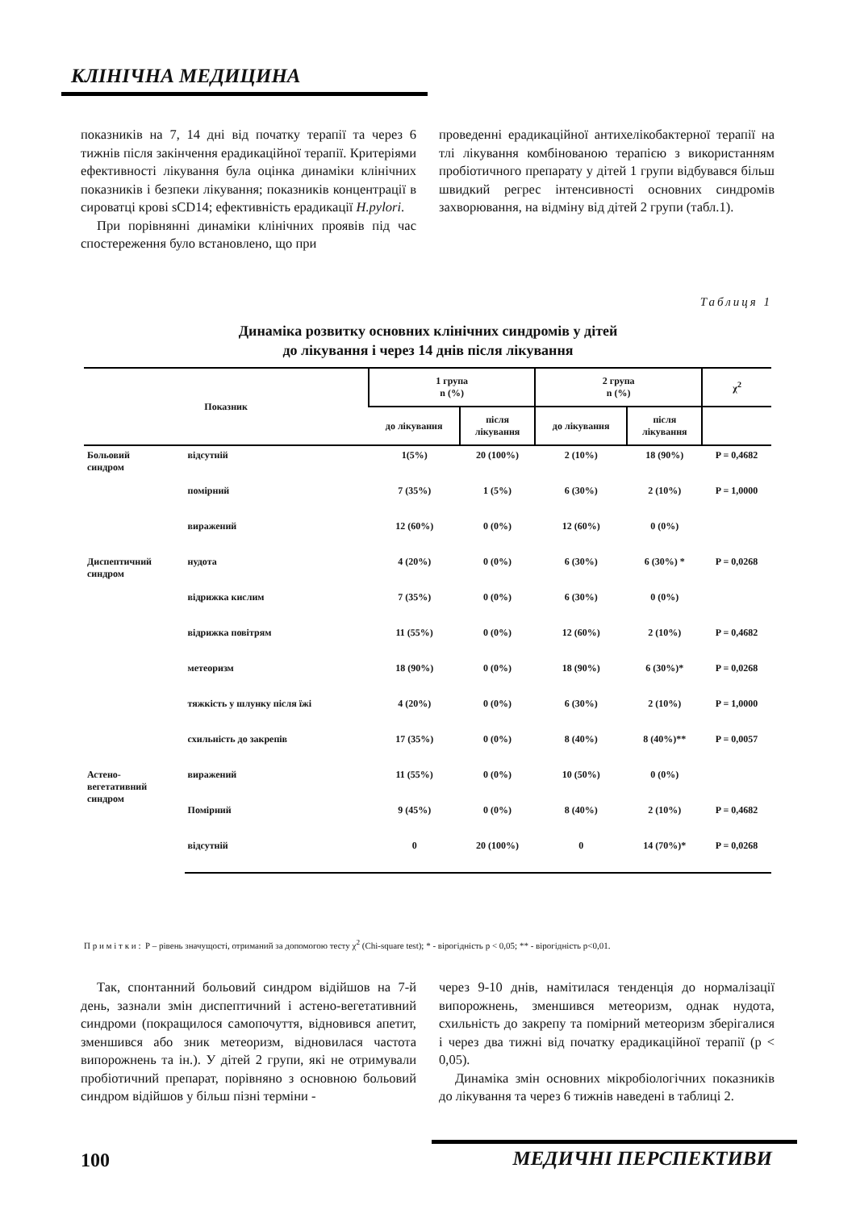КЛІНІЧНА МЕДИЦИНА
показників на 7, 14 дні від початку терапії та через 6 тижнів після закінчення ерадикаційної терапії. Критеріями ефективності лікування була оцінка динаміки клінічних показників і безпеки лікування; показників концентрації в сироватці крові sCD14; ефективність ерадикації H.pylori.
При порівнянні динаміки клінічних проявів під час спостереження було встановлено, що при
проведенні ерадикаційної антихелікобактерної терапії на тлі лікування комбінованою терапією з використанням пробіотичного препарату у дітей 1 групи відбувався більш швидкий регрес інтенсивності основних синдромів захворювання, на відміну від дітей 2 групи (табл.1).
Таблиця 1
Динаміка розвитку основних клінічних синдромів у дітей
до лікування і через 14 днів після лікування
| Показник | | 1 група n (%) | | 2 група n (%) | | χ<sup>2</sup> |
| --- | --- | --- | --- | --- | --- | --- |
| | | до лікування | після лікування | до лікування | після лікування | |
| Больовий синдром | відсутній | 1(5%) | 20 (100%) | 2 (10%) | 18 (90%) | P = 0,4682 |
| | помірний | 7 (35%) | 1 (5%) | 6 (30%) | 2 (10%) | P = 1,0000 |
| | виражений | 12 (60%) | 0 (0%) | 12 (60%) | 0 (0%) | |
| Диспептичний синдром | нудота | 4 (20%) | 0 (0%) | 6 (30%) | 6 (30%) * | P = 0,0268 |
| | відрижка кислим | 7 (35%) | 0 (0%) | 6 (30%) | 0 (0%) | |
| | відрижка повітрям | 11 (55%) | 0 (0%) | 12 (60%) | 2 (10%) | P = 0,4682 |
| | метеоризм | 18 (90%) | 0 (0%) | 18 (90%) | 6 (30%)* | P = 0,0268 |
| | тяжкість у шлунку після їжі | 4 (20%) | 0 (0%) | 6 (30%) | 2 (10%) | P = 1,0000 |
| | схильність до закрепів | 17 (35%) | 0 (0%) | 8 (40%) | 8 (40%)** | P = 0,0057 |
| Астено- вегетативний синдром | виражений | 11 (55%) | 0 (0%) | 10 (50%) | 0 (0%) | |
| | Помірний | 9 (45%) | 0 (0%) | 8 (40%) | 2 (10%) | P = 0,4682 |
| | відсутній | 0 | 20 (100%) | 0 | 14 (70%)* | P = 0,0268 |
П р и м і т к и : Р – рівень значущості, отриманий за допомогою тесту χ<sup>2</sup> (Chi-square test); * - вірогідність р < 0,05; ** - вірогідність р<0,01.
Так, спонтанний больовий синдром відійшов на 7-й день, зазнали змін диспептичний і астено-вегетативний синдроми (покращилося самопочуття, відновився апетит, зменшився або зник метеоризм, відновилася частота випорожнень та ін.). У дітей 2 групи, які не отримували пробіотичний препарат, порівняно з основною больовий синдром відійшов у більш пізні терміни -
через 9-10 днів, намітилася тенденція до нормалізації випорожнень, зменшився метеоризм, однак нудота, схильність до закрепу та помірний метеоризм зберігалися і через два тижні від початку ерадикаційної терапії (р < 0,05).
Динаміка змін основних мікробіологічних показників до лікування та через 6 тижнів наведені в таблиці 2.
100 МЕДИЧНІ ПЕРСПЕКТИВИ